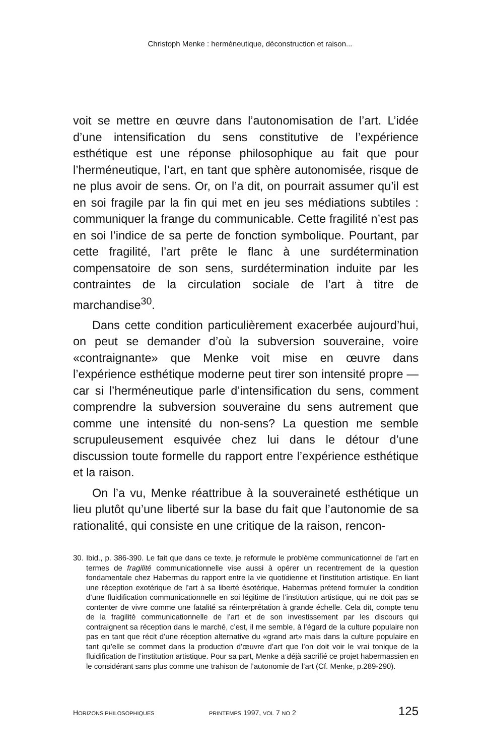Christoph Menke : herméneutique, déconstruction et raison...
voit se mettre en œuvre dans l’autonomisation de l’art. L’idée d’une intensification du sens constitutive de l’expérience esthétique est une réponse philosophique au fait que pour l’herméneutique, l’art, en tant que sphère autonomisée, risque de ne plus avoir de sens. Or, on l’a dit, on pourrait assumer qu’il est en soi fragile par la fin qui met en jeu ses médiations subtiles : communiquer la frange du communicable. Cette fragilité n’est pas en soi l’indice de sa perte de fonction symbolique. Pourtant, par cette fragilité, l’art prête le flanc à une surdétermination compensatoire de son sens, surdétermination induite par les contraintes de la circulation sociale de l’art à titre de marchandise<sup>30</sup>.
Dans cette condition particulièrement exacerbée aujourd’hui, on peut se demander d’où la subversion souveraine, voire «contraignante» que Menke voit mise en œuvre dans l’expérience esthétique moderne peut tirer son intensité propre — car si l’herméneutique parle d’intensification du sens, comment comprendre la subversion souveraine du sens autrement que comme une intensité du non-sens? La question me semble scrupuleusement esquivée chez lui dans le détour d’une discussion toute formelle du rapport entre l’expérience esthétique et la raison.
On l’a vu, Menke réattribue à la souveraineté esthétique un lieu plutôt qu’une liberté sur la base du fait que l’autonomie de sa rationalité, qui consiste en une critique de la raison, rencon-
30. Ibid., p. 386-390. Le fait que dans ce texte, je reformule le problème communicationnel de l’art en termes de fragilité communicationnelle vise aussi à opérer un recentrement de la question fondamentale chez Habermas du rapport entre la vie quotidienne et l’institution artistique. En liant une réception exotérique de l’art à sa liberté ésotérique, Habermas prétend formuler la condition d’une fluidification communicationnelle en soi légitime de l’institution artistique, qui ne doit pas se contenter de vivre comme une fatalité sa réinterprétation à grande échelle. Cela dit, compte tenu de la fragilité communicationnelle de l’art et de son investissement par les discours qui contraignent sa réception dans le marché, c’est, il me semble, à l’égard de la culture populaire non pas en tant que récit d’une réception alternative du «grand art» mais dans la culture populaire en tant qu’elle se commet dans la production d’œuvre d’art que l’on doit voir le vrai tonique de la fluidification de l’institution artistique. Pour sa part, Menke a déjà sacrifié ce projet habermassien en le considérant sans plus comme une trahison de l’autonomie de l’art (Cf. Menke, p.289-290).
HORIZONS PHILOSOPHIQUES PRINTEMPS 1997, VOL 7 NO 2 125